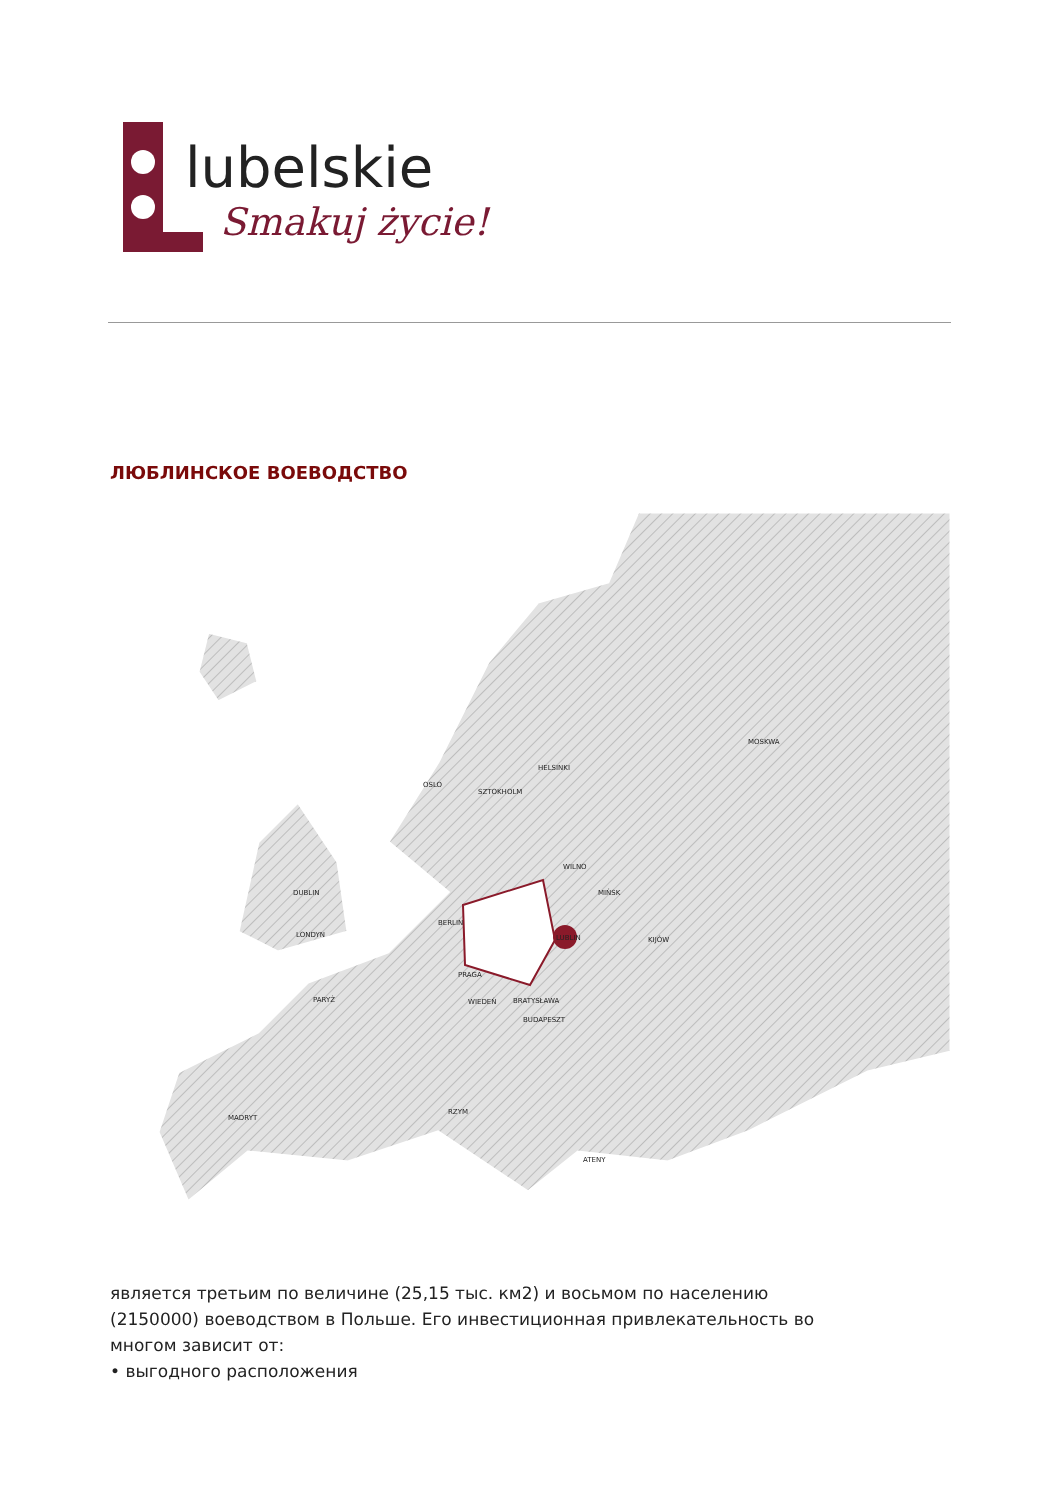lubelskie
Smakuj życie!
ЛЮБЛИНСКОЕ ВОЕВОДСТВО
MOSKWA
HELSINKI
OSLO
SZTOKHOLM
WILNO
MIŃSK
DUBLIN
BERLIN
LUBLIN
KIJÓW
LONDYN
PRAGA
PARYŻ
WIEDEŃ
BRATYSŁAWA
BUDAPESZT
MADRYT
RZYM
ATENY
является третьим по величине (25,15 тыс. км2) и восьмом по населению (2150000) воеводством в Польше. Его инвестиционная привлекательность во многом зависит от:
• выгодного расположения